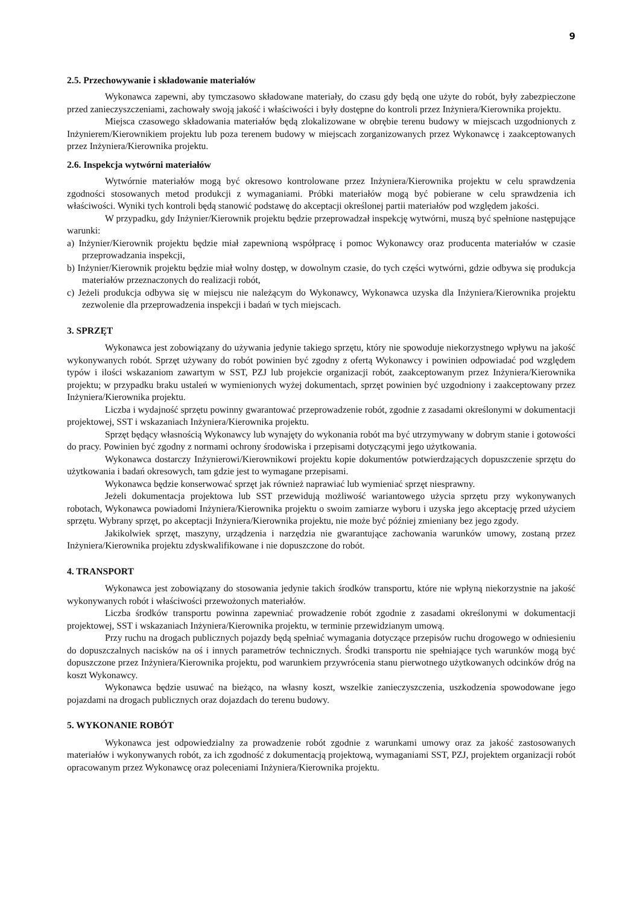9
2.5. Przechowywanie i składowanie materiałów
Wykonawca zapewni, aby tymczasowo składowane materiały, do czasu gdy będą one użyte do robót, były zabezpieczone przed zanieczyszczeniami, zachowały swoją jakość i właściwości i były dostępne do kontroli przez Inżyniera/Kierownika projektu.
Miejsca czasowego składowania materiałów będą zlokalizowane w obrębie terenu budowy w miejscach uzgodnionych z Inżynierem/Kierownikiem projektu lub poza terenem budowy w miejscach zorganizowanych przez Wykonawcę i zaakceptowanych przez Inżyniera/Kierownika projektu.
2.6. Inspekcja wytwórni materiałów
Wytwórnie materiałów mogą być okresowo kontrolowane przez Inżyniera/Kierownika projektu w celu sprawdzenia zgodności stosowanych metod produkcji z wymaganiami. Próbki materiałów mogą być pobierane w celu sprawdzenia ich właściwości. Wyniki tych kontroli będą stanowić podstawę do akceptacji określonej partii materiałów pod względem jakości.
W przypadku, gdy Inżynier/Kierownik projektu będzie przeprowadzał inspekcję wytwórni, muszą być spełnione następujące warunki:
a) Inżynier/Kierownik projektu będzie miał zapewnioną współpracę i pomoc Wykonawcy oraz producenta materiałów w czasie przeprowadzania inspekcji,
b) Inżynier/Kierownik projektu będzie miał wolny dostęp, w dowolnym czasie, do tych części wytwórni, gdzie odbywa się produkcja materiałów przeznaczonych do realizacji robót,
c) Jeżeli produkcja odbywa się w miejscu nie należącym do Wykonawcy, Wykonawca uzyska dla Inżyniera/Kierownika projektu zezwolenie dla przeprowadzenia inspekcji i badań w tych miejscach.
3. SPRZĘT
Wykonawca jest zobowiązany do używania jedynie takiego sprzętu, który nie spowoduje niekorzystnego wpływu na jakość wykonywanych robót. Sprzęt używany do robót powinien być zgodny z ofertą Wykonawcy i powinien odpowiadać pod względem typów i ilości wskazaniom zawartym w SST, PZJ lub projekcie organizacji robót, zaakceptowanym przez Inżyniera/Kierownika projektu; w przypadku braku ustaleń w wymienionych wyżej dokumentach, sprzęt powinien być uzgodniony i zaakceptowany przez Inżyniera/Kierownika projektu.
Liczba i wydajność sprzętu powinny gwarantować przeprowadzenie robót, zgodnie z zasadami określonymi w dokumentacji projektowej, SST i wskazaniach Inżyniera/Kierownika projektu.
Sprzęt będący własnością Wykonawcy lub wynajęty do wykonania robót ma być utrzymywany w dobrym stanie i gotowości do pracy. Powinien być zgodny z normami ochrony środowiska i przepisami dotyczącymi jego użytkowania.
Wykonawca dostarczy Inżynierowi/Kierownikowi projektu kopie dokumentów potwierdzających dopuszczenie sprzętu do użytkowania i badań okresowych, tam gdzie jest to wymagane przepisami.
Wykonawca będzie konserwować sprzęt jak również naprawiać lub wymieniać sprzęt niesprawny.
Jeżeli dokumentacja projektowa lub SST przewidują możliwość wariantowego użycia sprzętu przy wykonywanych robotach, Wykonawca powiadomi Inżyniera/Kierownika projektu o swoim zamiarze wyboru i uzyska jego akceptację przed użyciem sprzętu. Wybrany sprzęt, po akceptacji Inżyniera/Kierownika projektu, nie może być później zmieniany bez jego zgody.
Jakikolwiek sprzęt, maszyny, urządzenia i narzędzia nie gwarantujące zachowania warunków umowy, zostaną przez Inżyniera/Kierownika projektu zdyskwalifikowane i nie dopuszczone do robót.
4. TRANSPORT
Wykonawca jest zobowiązany do stosowania jedynie takich środków transportu, które nie wpłyną niekorzystnie na jakość wykonywanych robót i właściwości przewożonych materiałów.
Liczba środków transportu powinna zapewniać prowadzenie robót zgodnie z zasadami określonymi w dokumentacji projektowej, SST i wskazaniach Inżyniera/Kierownika projektu, w terminie przewidzianym umową.
Przy ruchu na drogach publicznych pojazdy będą spełniać wymagania dotyczące przepisów ruchu drogowego w odniesieniu do dopuszczalnych nacisków na oś i innych parametrów technicznych. Środki transportu nie spełniające tych warunków mogą być dopuszczone przez Inżyniera/Kierownika projektu, pod warunkiem przywrócenia stanu pierwotnego użytkowanych odcinków dróg na koszt Wykonawcy.
Wykonawca będzie usuwać na bieżąco, na własny koszt, wszelkie zanieczyszczenia, uszkodzenia spowodowane jego pojazdami na drogach publicznych oraz dojazdach do terenu budowy.
5. WYKONANIE ROBÓT
Wykonawca jest odpowiedzialny za prowadzenie robót zgodnie z warunkami umowy oraz za jakość zastosowanych materiałów i wykonywanych robót, za ich zgodność z dokumentacją projektową, wymaganiami SST, PZJ, projektem organizacji robót opracowanym przez Wykonawcę oraz poleceniami Inżyniera/Kierownika projektu.